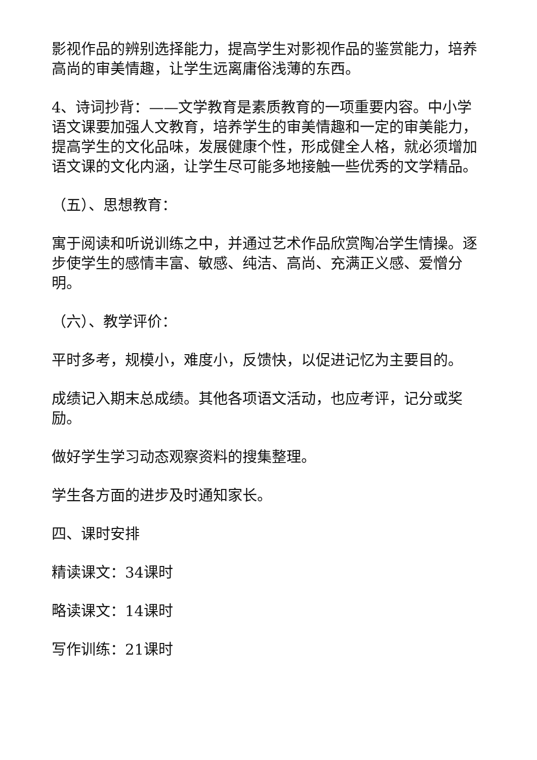影视作品的辨别选择能力，提高学生对影视作品的鉴赏能力，培养高尚的审美情趣，让学生远离庸俗浅薄的东西。
4、诗词抄背：——文学教育是素质教育的一项重要内容。中小学语文课要加强人文教育，培养学生的审美情趣和一定的审美能力，提高学生的文化品味，发展健康个性，形成健全人格，就必须增加语文课的文化内涵，让学生尽可能多地接触一些优秀的文学精品。
（五）、思想教育：
寓于阅读和听说训练之中，并通过艺术作品欣赏陶冶学生情操。逐步使学生的感情丰富、敏感、纯洁、高尚、充满正义感、爱憎分明。
（六）、教学评价：
平时多考，规模小，难度小，反馈快，以促进记忆为主要目的。
成绩记入期末总成绩。其他各项语文活动，也应考评，记分或奖励。
做好学生学习动态观察资料的搜集整理。
学生各方面的进步及时通知家长。
四、课时安排
精读课文：34课时
略读课文：14课时
写作训练：21课时